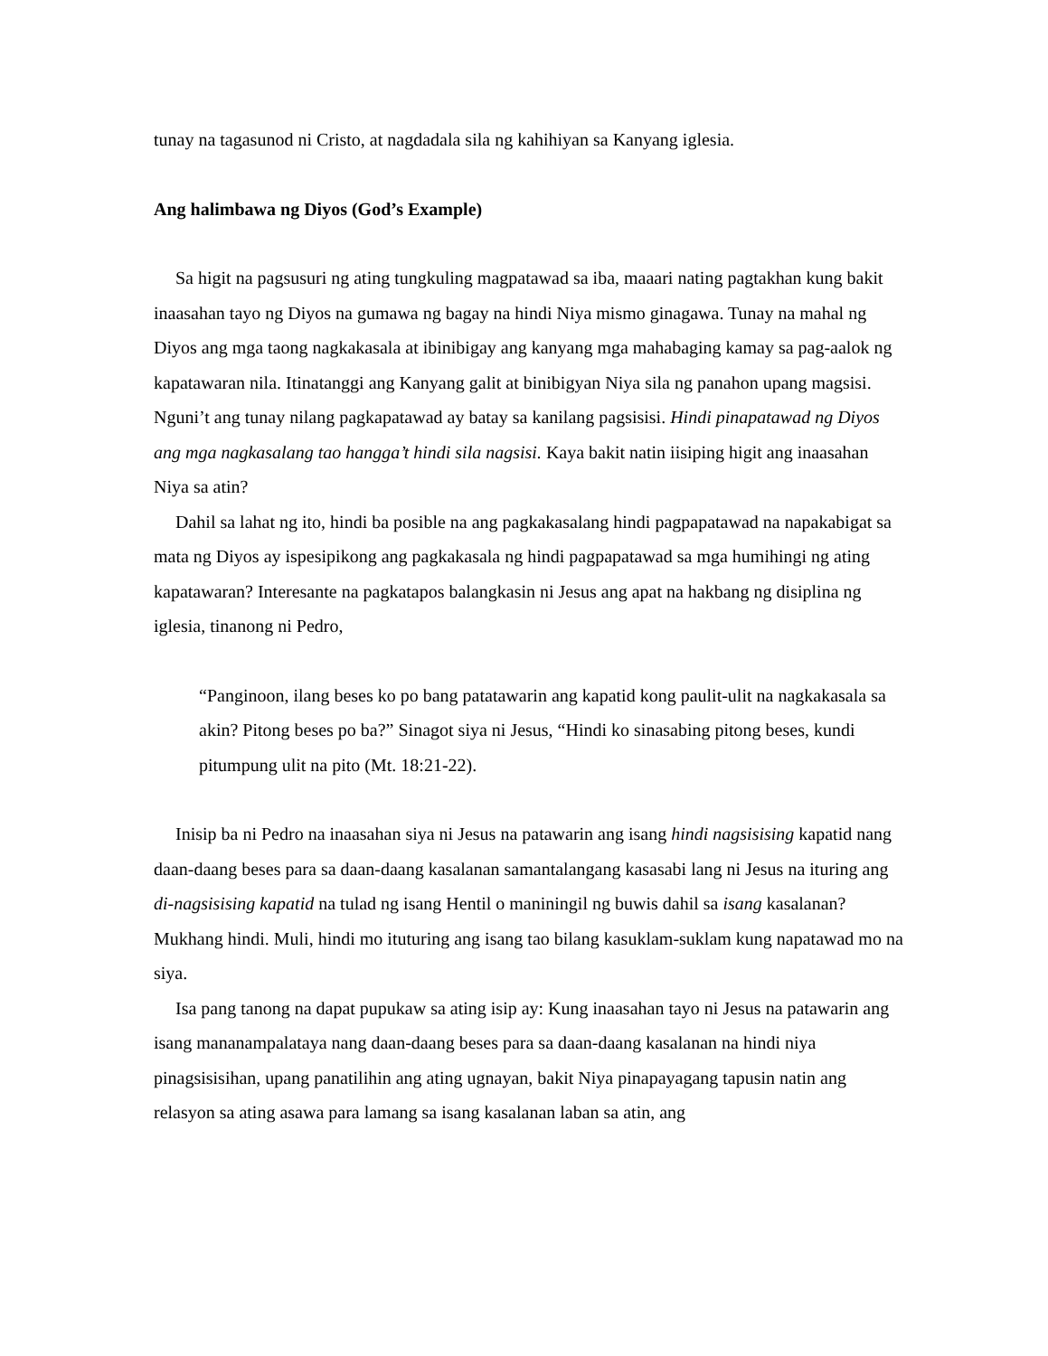tunay na tagasunod ni Cristo, at nagdadala sila ng kahihiyan sa Kanyang iglesia.
Ang halimbawa ng Diyos (God’s Example)
Sa higit na pagsusuri ng ating tungkuling magpatawad sa iba, maaari nating pagtakhan kung bakit inaasahan tayo ng Diyos na gumawa ng bagay na hindi Niya mismo ginagawa. Tunay na mahal ng Diyos ang mga taong nagkakasala at ibinibigay ang kanyang mga mahabaging kamay sa pag-aalok ng kapatawaran nila. Itinatanggi ang Kanyang galit at binibigyan Niya sila ng panahon upang magsisi. Nguni’t ang tunay nilang pagkapatawad ay batay sa kanilang pagsisisi. Hindi pinapatawad ng Diyos ang mga nagkasalang tao hangga’t hindi sila nagsisi. Kaya bakit natin iisiping higit ang inaasahan Niya sa atin?
Dahil sa lahat ng ito, hindi ba posible na ang pagkakasalang hindi pagpapatawad na napakabigat sa mata ng Diyos ay ispesipikong ang pagkakasala ng hindi pagpapatawad sa mga humihingi ng ating kapatawaran? Interesante na pagkatapos balangkasin ni Jesus ang apat na hakbang ng disiplina ng iglesia, tinanong ni Pedro,
“Panginoon, ilang beses ko po bang patatawarin ang kapatid kong paulit-ulit na nagkakasala sa akin? Pitong beses po ba?” Sinagot siya ni Jesus, “Hindi ko sinasabing pitong beses, kundi pitumpung ulit na pito (Mt. 18:21-22).
Inisip ba ni Pedro na inaasahan siya ni Jesus na patawarin ang isang hindi nagsisising kapatid nang daan-daang beses para sa daan-daang kasalanan samantalangang kasasabi lang ni Jesus na ituring ang di-nagsisising kapatid na tulad ng isang Hentil o maniningil ng buwis dahil sa isang kasalanan? Mukhang hindi. Muli, hindi mo ituturing ang isang tao bilang kasuklam-suklam kung napatawad mo na siya.
Isa pang tanong na dapat pupukaw sa ating isip ay: Kung inaasahan tayo ni Jesus na patawarin ang isang mananampalataya nang daan-daang beses para sa daan-daang kasalanan na hindi niya pinagsisisihan, upang panatilihin ang ating ugnayan, bakit Niya pinapayagang tapusin natin ang relasyon sa ating asawa para lamang sa isang kasalanan laban sa atin, ang